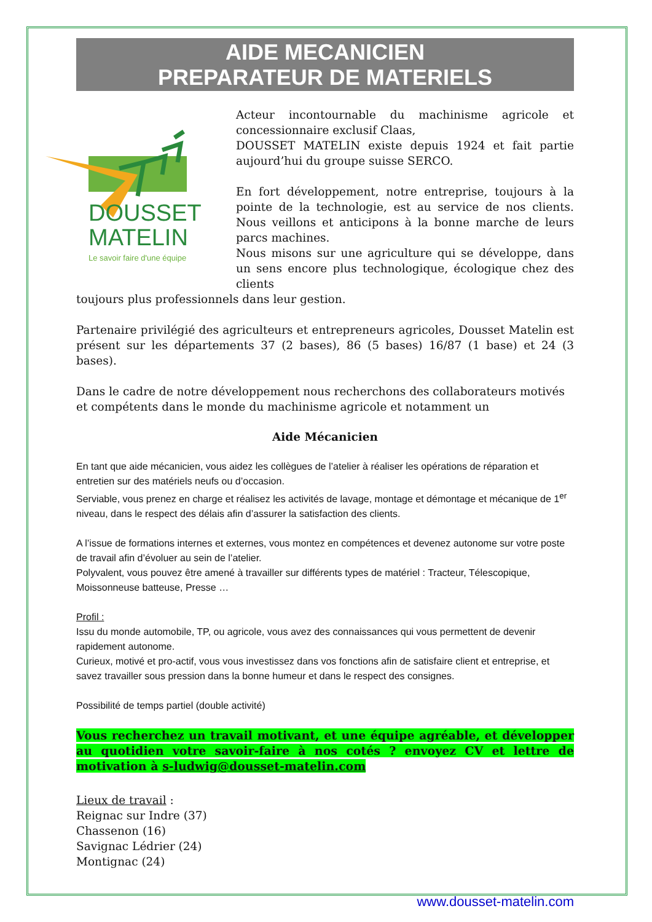AIDE MECANICIEN
PREPARATEUR DE MATERIELS
DOUSSET
MATELIN
Le savoir faire d'une équipe
Acteur incontournable du machinisme agricole et concessionnaire exclusif Claas,
DOUSSET MATELIN existe depuis 1924 et fait partie aujourd’hui du groupe suisse SERCO.
En fort développement, notre entreprise, toujours à la pointe de la technologie, est au service de nos clients. Nous veillons et anticipons à la bonne marche de leurs parcs machines.
Nous misons sur une agriculture qui se développe, dans un sens encore plus technologique, écologique chez des clients
toujours plus professionnels dans leur gestion.
Partenaire privilégié des agriculteurs et entrepreneurs agricoles, Dousset Matelin est présent sur les départements 37 (2 bases), 86 (5 bases) 16/87 (1 base) et 24 (3 bases).
Dans le cadre de notre développement nous recherchons des collaborateurs motivés et compétents dans le monde du machinisme agricole et notamment un
Aide Mécanicien
En tant que aide mécanicien, vous aidez les collègues de l’atelier à réaliser les opérations de réparation et entretien sur des matériels neufs ou d’occasion.
Serviable, vous prenez en charge et réalisez les activités de lavage, montage et démontage et mécanique de 1<sup>er</sup> niveau, dans le respect des délais afin d’assurer la satisfaction des clients.
A l’issue de formations internes et externes, vous montez en compétences et devenez autonome sur votre poste de travail afin d’évoluer au sein de l’atelier.
Polyvalent, vous pouvez être amené à travailler sur différents types de matériel : Tracteur, Télescopique, Moissonneuse batteuse, Presse …
Profil :
Issu du monde automobile, TP, ou agricole, vous avez des connaissances qui vous permettent de devenir rapidement autonome.
Curieux, motivé et pro-actif, vous vous investissez dans vos fonctions afin de satisfaire client et entreprise, et savez travailler sous pression dans la bonne humeur et dans le respect des consignes.
Possibilité de temps partiel (double activité)
Vous recherchez un travail motivant, et une équipe agréable, et développer au quotidien votre savoir-faire à nos cotés ? envoyez CV et lettre de motivation à s-ludwig@dousset-matelin.com
Lieux de travail :
Reignac sur Indre (37)
Chassenon (16)
Savignac Lédrier (24)
Montignac (24)
www.dousset-matelin.com